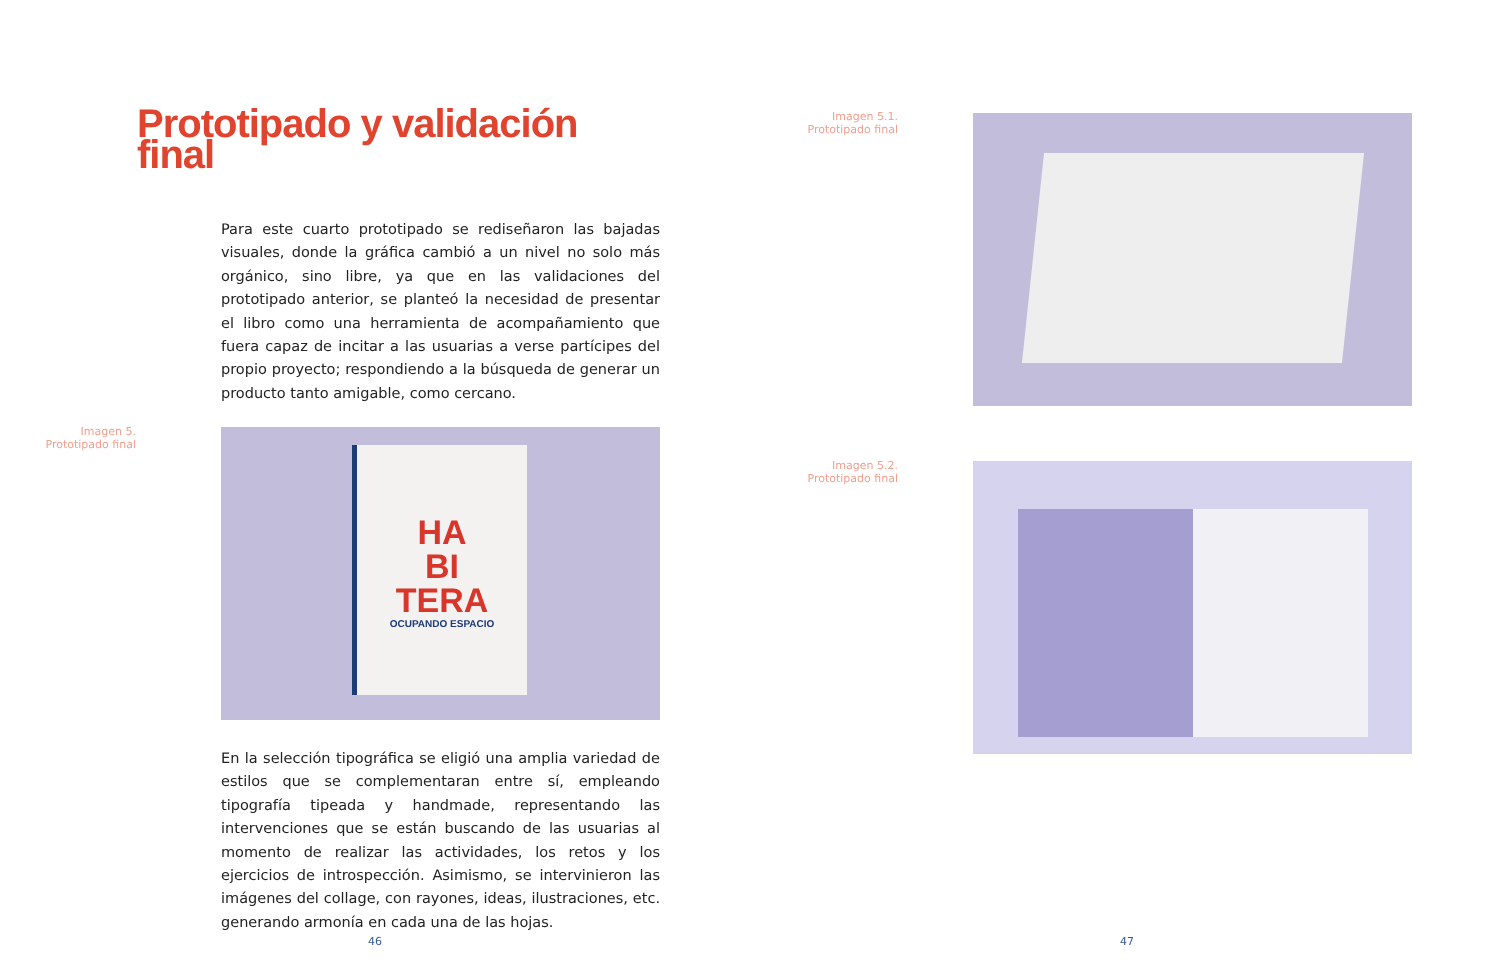Prototipado y validación
final
Para este cuarto prototipado se rediseñaron las bajadas visuales, donde la gráfica cambió a un nivel no solo más orgánico, sino libre, ya que en las validaciones del prototipado anterior, se planteó la necesidad de presentar el libro como una herramienta de acompañamiento que fuera capaz de incitar a las usuarias a verse partícipes del propio proyecto; respondiendo a la búsqueda de generar un producto tanto amigable, como cercano.
Imagen 5.
Prototipado final
HA
BI
TERA
OCUPANDO ESPACIO
En la selección tipográfica se eligió una amplia variedad de estilos que se complementaran entre sí, empleando tipografía tipeada y handmade, representando las intervenciones que se están buscando de las usuarias al momento de realizar las actividades, los retos y los ejercicios de introspección. Asimismo, se intervinieron las imágenes del collage, con rayones, ideas, ilustraciones, etc. generando armonía en cada una de las hojas.
46
Imagen 5.1.
Prototipado final
Imagen 5.2.
Prototipado final
47